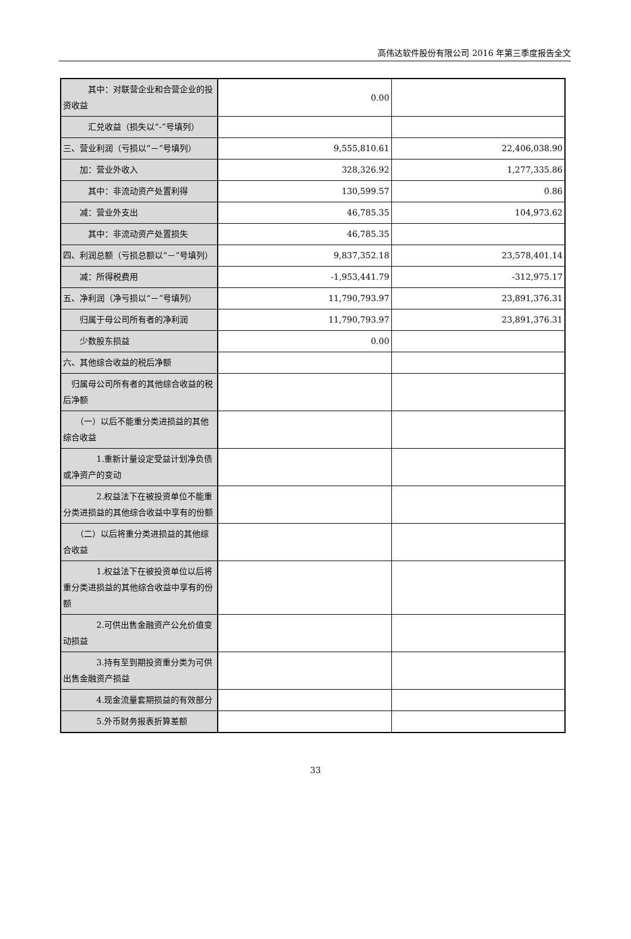高伟达软件股份有限公司 2016 年第三季度报告全文
| 其中：对联营企业和合营企业的投资收益 | 0.00 | |
| 汇兑收益（损失以“-”号填列） | | |
| 三、营业利润（亏损以“－”号填列） | 9,555,810.61 | 22,406,038.90 |
| 加：营业外收入 | 328,326.92 | 1,277,335.86 |
| 其中：非流动资产处置利得 | 130,599.57 | 0.86 |
| 减：营业外支出 | 46,785.35 | 104,973.62 |
| 其中：非流动资产处置损失 | 46,785.35 | |
| 四、利润总额（亏损总额以“－”号填列） | 9,837,352.18 | 23,578,401.14 |
| 减：所得税费用 | -1,953,441.79 | -312,975.17 |
| 五、净利润（净亏损以“－”号填列） | 11,790,793.97 | 23,891,376.31 |
| 归属于母公司所有者的净利润 | 11,790,793.97 | 23,891,376.31 |
| 少数股东损益 | 0.00 | |
| 六、其他综合收益的税后净额 | | |
| 归属母公司所有者的其他综合收益的税后净额 | | |
| （一）以后不能重分类进损益的其他综合收益 | | |
| 1.重新计量设定受益计划净负债或净资产的变动 | | |
| 2.权益法下在被投资单位不能重分类进损益的其他综合收益中享有的份额 | | |
| （二）以后将重分类进损益的其他综合收益 | | |
| 1.权益法下在被投资单位以后将重分类进损益的其他综合收益中享有的份额 | | |
| 2.可供出售金融资产公允价值变动损益 | | |
| 3.持有至到期投资重分类为可供出售金融资产损益 | | |
| 4.现金流量套期损益的有效部分 | | |
| 5.外币财务报表折算差额 | | |
33